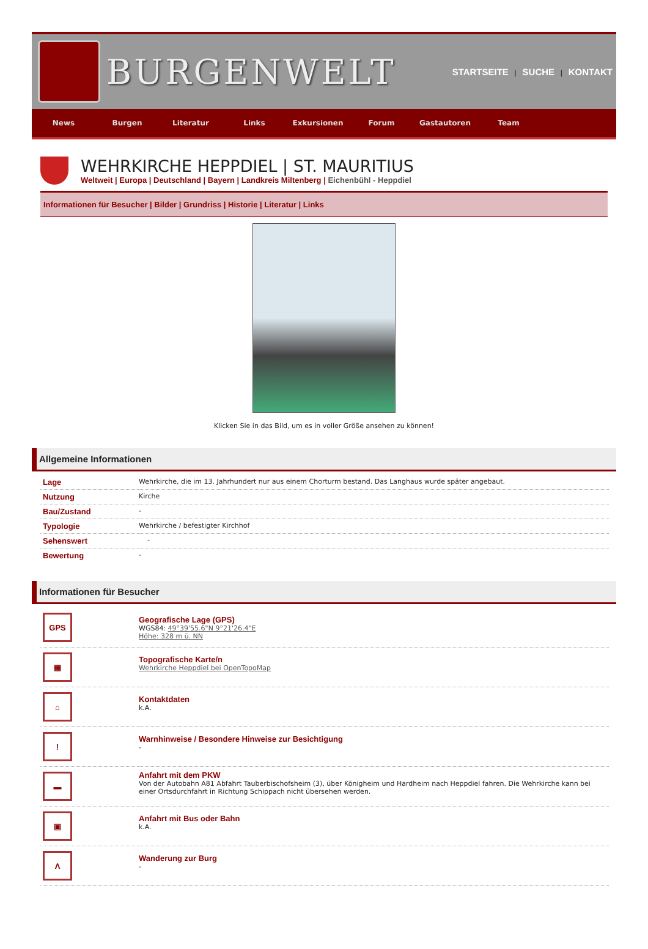BURGENWELT
STARTSEITE | SUCHE | KONTAKT
News Burgen Literatur Links Exkursionen Forum Gastautoren Team
WEHRKIRCHE HEPPDIEL | ST. MAURITIUS
Weltweit | Europa | Deutschland | Bayern | Landkreis Miltenberg | Eichenbühl - Heppdiel
Informationen für Besucher | Bilder | Grundriss | Historie | Literatur | Links
Klicken Sie in das Bild, um es in voller Größe ansehen zu können!
Allgemeine Informationen
| Lage | Wehrkirche, die im 13. Jahrhundert nur aus einem Chorturm bestand. Das Langhaus wurde später angebaut. |
| Nutzung | Kirche |
| Bau/Zustand | - |
| Typologie | Wehrkirche / befestigter Kirchhof |
| Sehenswert | - |
| Bewertung | - |
Informationen für Besucher
| GPS | Geografische Lage (GPS) WGS84: 49°39'55.6"N 9°21'26.4"E Höhe: 328 m ü. NN |
| ▦ | Topografische Karte/n Wehrkirche Heppdiel bei OpenTopoMap |
| ⌂ | Kontaktdaten k.A. |
| ! | Warnhinweise / Besondere Hinweise zur Besichtigung - |
| ▬ | Anfahrt mit dem PKW Von der Autobahn A81 Abfahrt Tauberbischofsheim (3), über Königheim und Hardheim nach Heppdiel fahren. Die Wehrkirche kann bei einer Ortsdurchfahrt in Richtung Schippach nicht übersehen werden. |
| ▣ | Anfahrt mit Bus oder Bahn k.A. |
| Λ | Wanderung zur Burg - |